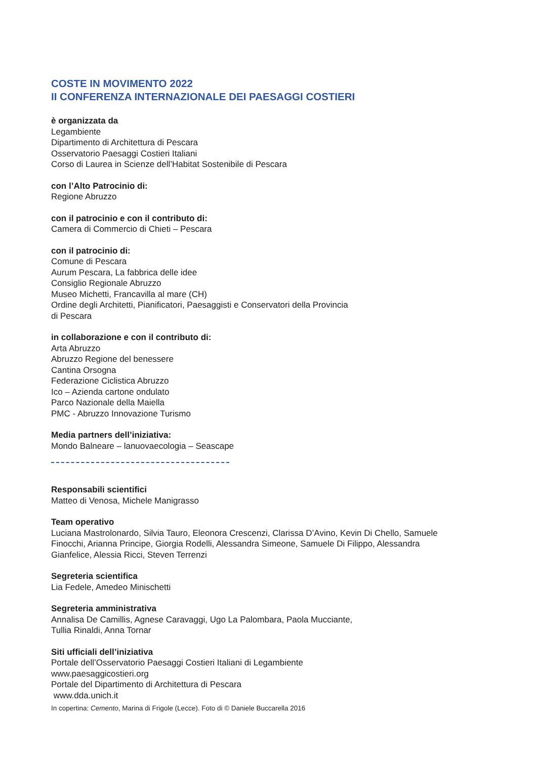COSTE IN MOVIMENTO 2022
II CONFERENZA INTERNAZIONALE DEI PAESAGGI COSTIERI
è organizzata da
Legambiente
Dipartimento di Architettura di Pescara
Osservatorio Paesaggi Costieri Italiani
Corso di Laurea in Scienze dell’Habitat Sostenibile di Pescara
con l’Alto Patrocinio di:
Regione Abruzzo
con il patrocinio e con il contributo di:
Camera di Commercio di Chieti – Pescara
con il patrocinio di:
Comune di Pescara
Aurum Pescara, La fabbrica delle idee
Consiglio Regionale Abruzzo
Museo Michetti, Francavilla al mare (CH)
Ordine degli Architetti, Pianificatori, Paesaggisti e Conservatori della Provincia
di Pescara
in collaborazione e con il contributo di:
Arta Abruzzo
Abruzzo Regione del benessere
Cantina Orsogna
Federazione Ciclistica Abruzzo
Ico – Azienda cartone ondulato
Parco Nazionale della Maiella
PMC - Abruzzo Innovazione Turismo
Media partners dell’iniziativa:
Mondo Balneare – lanuovaecologia – Seascape
Responsabili scientifici
Matteo di Venosa, Michele Manigrasso
Team operativo
Luciana Mastrolonardo, Silvia Tauro, Eleonora Crescenzi, Clarissa D’Avino, Kevin Di Chello, Samuele
Finocchi, Arianna Principe, Giorgia Rodelli, Alessandra Simeone, Samuele Di Filippo, Alessandra
Gianfelice, Alessia Ricci, Steven Terrenzi
Segreteria scientifica
Lia Fedele, Amedeo Minischetti
Segreteria amministrativa
Annalisa De Camillis, Agnese Caravaggi, Ugo La Palombara, Paola Mucciante,
Tullia Rinaldi, Anna Tornar
Siti ufficiali dell’iniziativa
Portale dell’Osservatorio Paesaggi Costieri Italiani di Legambiente
www.paesaggicostieri.org
Portale del Dipartimento di Architettura di Pescara
www.dda.unich.it
In copertina: Cemento, Marina di Frigole (Lecce). Foto di © Daniele Buccarella 2016